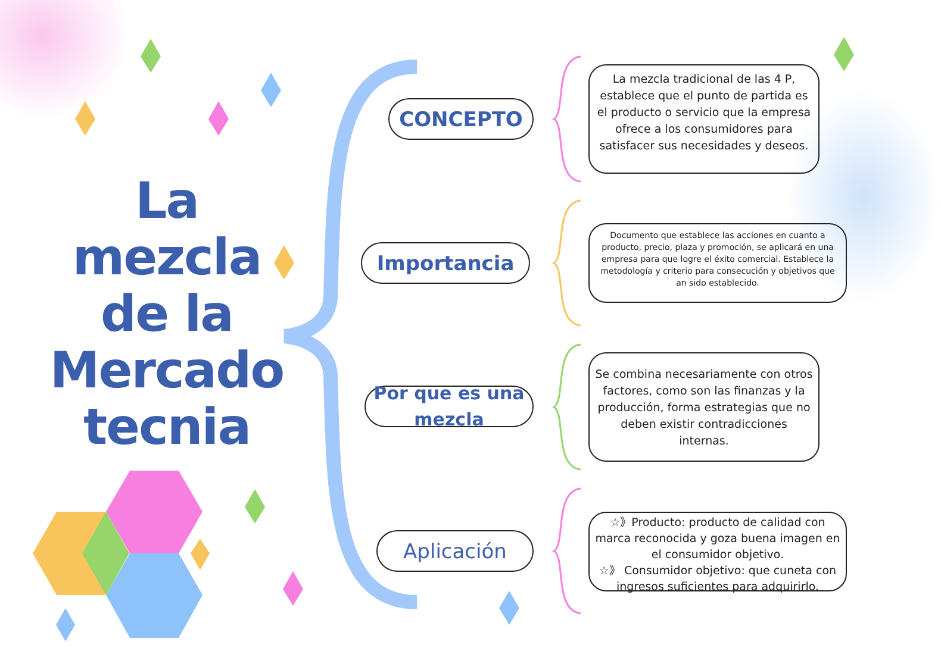La
mezcla
de la
Mercado
tecnia
CONCEPTO
La mezcla tradicional de las 4 P, establece que el punto de partida es el producto o servicio que la empresa ofrece a los consumidores para satisfacer sus necesidades y deseos.
Importancia
Documento que establece las acciones en cuanto a producto, precio, plaza y promoción, se aplicará en una empresa para que logre el éxito comercial. Establece la metodología y criterio para consecución y objetivos que an sido establecido.
Por que es una mezcla
Se combina necesariamente con otros factores, como son las finanzas y la producción, forma estrategias que no deben existir contradicciones internas.
Aplicación
☆》Producto: producto de calidad con marca reconocida y goza buena imagen en el consumidor objetivo.
☆》 Consumidor objetivo: que cuneta con ingresos suficientes para adquirirlo.